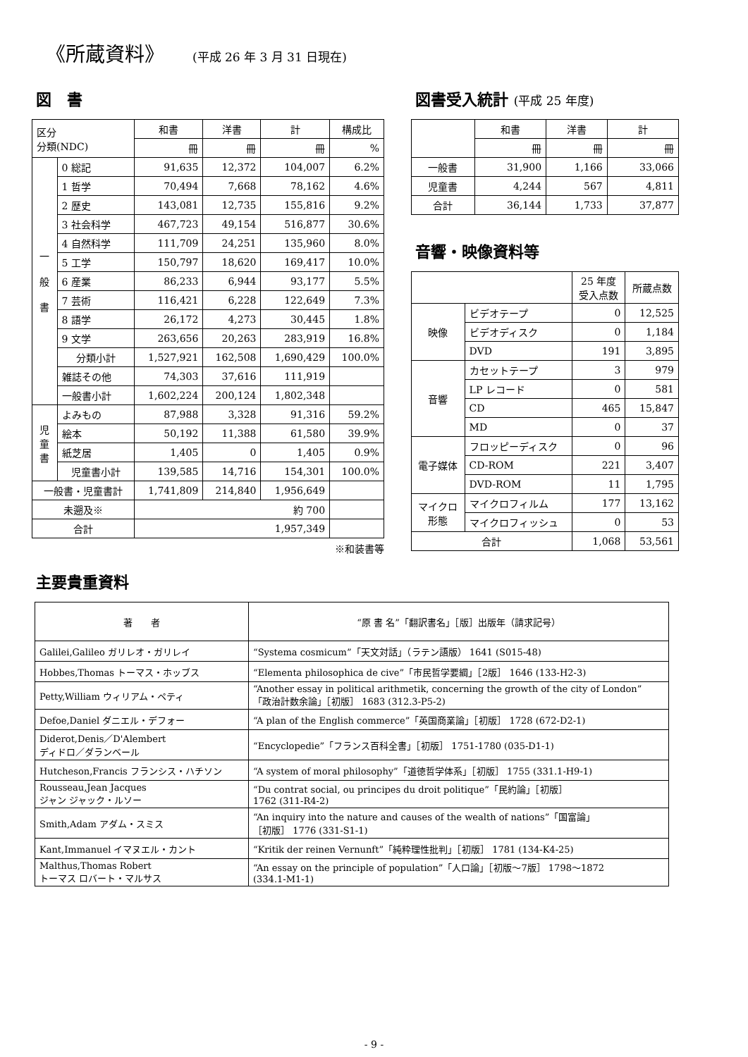《所蔵資料》 (平成 26 年 3 月 31 日現在)
図　書
| 区分 分類(NDC) | | 和書 | 洋書 | 計 | 構成比 |
| | | 冊 | 冊 | 冊 | % |
| 一 般 書 | 0 総記 | 91,635 | 12,372 | 104,007 | 6.2% |
| | 1 哲学 | 70,494 | 7,668 | 78,162 | 4.6% |
| | 2 歴史 | 143,081 | 12,735 | 155,816 | 9.2% |
| | 3 社会科学 | 467,723 | 49,154 | 516,877 | 30.6% |
| | 4 自然科学 | 111,709 | 24,251 | 135,960 | 8.0% |
| | 5 工学 | 150,797 | 18,620 | 169,417 | 10.0% |
| | 6 産業 | 86,233 | 6,944 | 93,177 | 5.5% |
| | 7 芸術 | 116,421 | 6,228 | 122,649 | 7.3% |
| | 8 語学 | 26,172 | 4,273 | 30,445 | 1.8% |
| | 9 文学 | 263,656 | 20,263 | 283,919 | 16.8% |
| | 分類小計 | 1,527,921 | 162,508 | 1,690,429 | 100.0% |
| | 雑誌その他 | 74,303 | 37,616 | 111,919 | |
| | 一般書小計 | 1,602,224 | 200,124 | 1,802,348 | |
| 児 童 書 | よみもの | 87,988 | 3,328 | 91,316 | 59.2% |
| | 絵本 | 50,192 | 11,388 | 61,580 | 39.9% |
| | 紙芝居 | 1,405 | 0 | 1,405 | 0.9% |
| | 児童書小計 | 139,585 | 14,716 | 154,301 | 100.0% |
| 一般書・児童書計 | | 1,741,809 | 214,840 | 1,956,649 | |
| 未遡及※ | | 約 700 | | | |
| 合計 | | 1,957,349 | | | |
※和装書等
図書受入統計 (平成 25 年度)
| | 和書 | 洋書 | 計 |
| | 冊 | 冊 | 冊 |
| 一般書 | 31,900 | 1,166 | 33,066 |
| 児童書 | 4,244 | 567 | 4,811 |
| 合計 | 36,144 | 1,733 | 37,877 |
音響・映像資料等
| | | 25 年度 受入点数 | 所蔵点数 |
| 映像 | ビデオテープ | 0 | 12,525 |
| | ビデオディスク | 0 | 1,184 |
| | DVD | 191 | 3,895 |
| 音響 | カセットテープ | 3 | 979 |
| | LP レコード | 0 | 581 |
| | CD | 465 | 15,847 |
| | MD | 0 | 37 |
| 電子媒体 | フロッピーディスク | 0 | 96 |
| | CD-ROM | 221 | 3,407 |
| | DVD-ROM | 11 | 1,795 |
| マイクロ 形態 | マイクロフィルム | 177 | 13,162 |
| | マイクロフィッシュ | 0 | 53 |
| 合計 | | 1,068 | 53,561 |
主要貴重資料
| 著 者 | “原 書 名”「翻訳書名」［版］出版年（請求記号） |
| --- | --- |
| Galilei,Galileo ガリレオ・ガリレイ | “Systema cosmicum”「天文対話」（ラテン語版） 1641 (S015-48) |
| Hobbes,Thomas トーマス・ホッブス | “Elementa philosophica de cive”「市民哲学要綱」［2版］ 1646 (133-H2-3) |
| Petty,William ウィリアム・ペティ | “Another essay in political arithmetik, concerning the growth of the city of London” 「政治計数余論」［初版］ 1683 (312.3-P5-2) |
| Defoe,Daniel ダニエル・デフォー | “A plan of the English commerce”「英国商業論」［初版］ 1728 (672-D2-1) |
| Diderot,Denis／D'Alembert ディドロ／ダランベール | “Encyclopedie”「フランス百科全書」［初版］ 1751-1780 (035-D1-1) |
| Hutcheson,Francis フランシス・ハチソン | “A system of moral philosophy”「道徳哲学体系」［初版］ 1755 (331.1-H9-1) |
| Rousseau,Jean Jacques ジャン ジャック・ルソー | “Du contrat social, ou principes du droit politique”「民約論」［初版］ 1762 (311-R4-2) |
| Smith,Adam アダム・スミス | “An inquiry into the nature and causes of the wealth of nations”「国富論」 ［初版］ 1776 (331-S1-1) |
| Kant,Immanuel イマヌエル・カント | “Kritik der reinen Vernunft”「純粋理性批判」［初版］ 1781 (134-K4-25) |
| Malthus,Thomas Robert トーマス ロバート・マルサス | “An essay on the principle of population”「人口論」［初版～7版］ 1798～1872 (334.1-M1-1) |
- 9 -